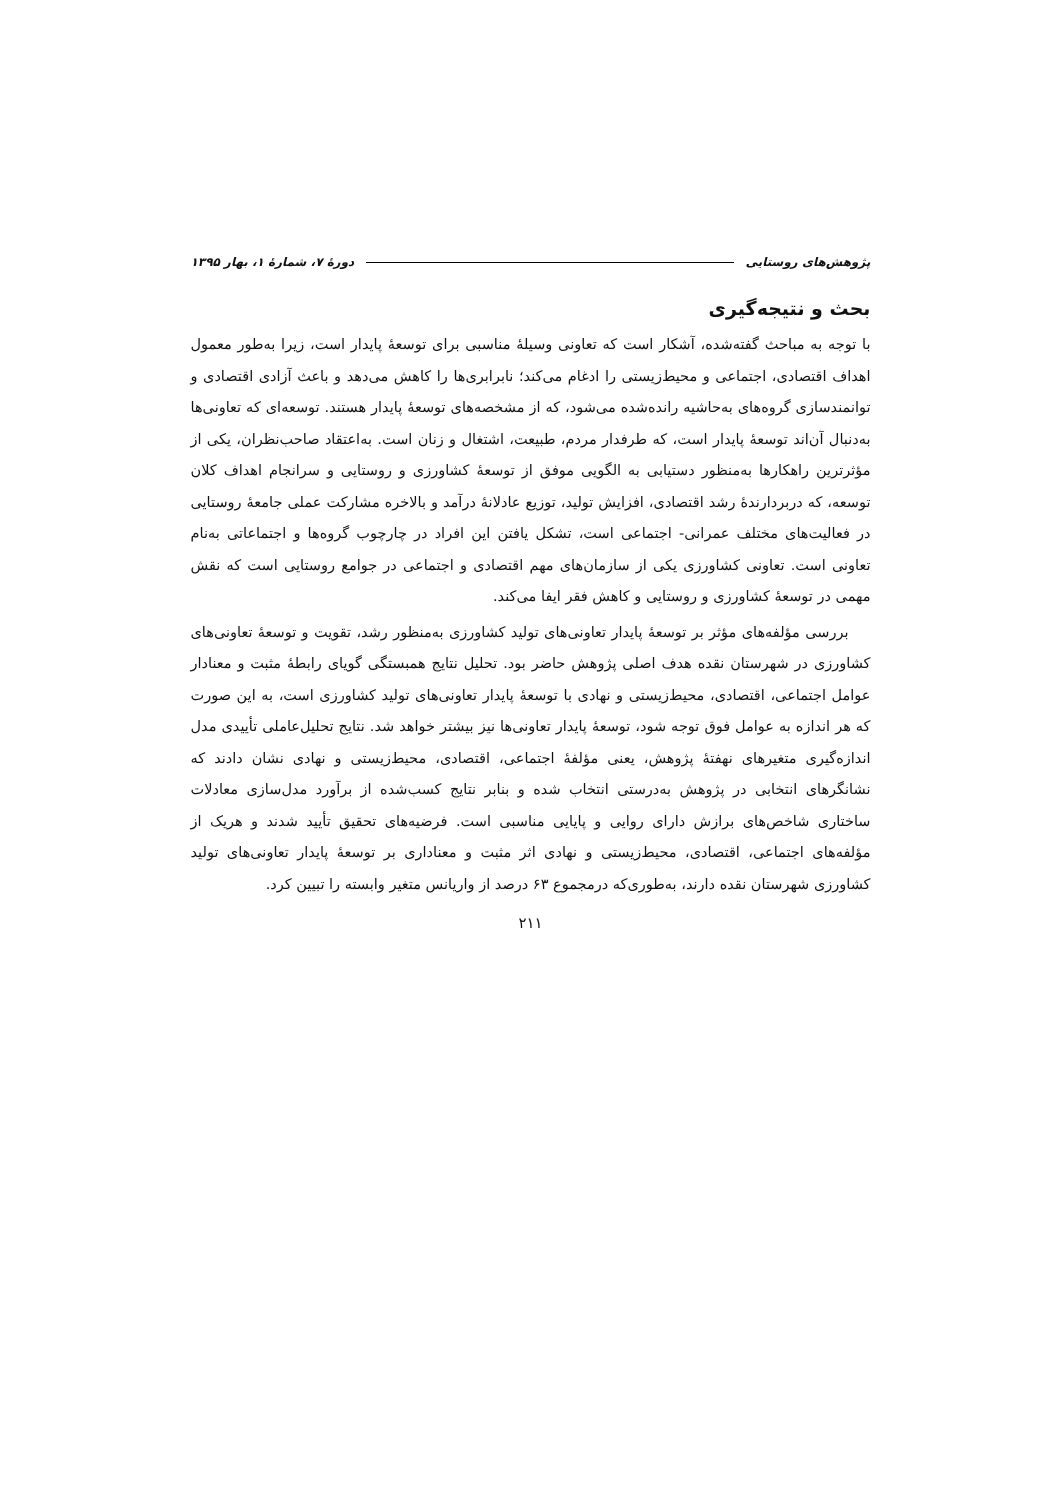پژوهش‌های روستایی دورهٔ ۷، شمارهٔ ۱، بهار ۱۳۹۵
بحث و نتیجه‌گیری
با توجه به مباحث گفته‌شده، آشکار است که تعاونی وسیلهٔ مناسبی برای توسعهٔ پایدار است، زیرا به‌طور معمول اهداف اقتصادی، اجتماعی و محیط‌زیستی را ادغام می‌کند؛ نابرابری‌ها را کاهش می‌دهد و باعث آزادی اقتصادی و توانمندسازی گروه‌های به‌حاشیه رانده‌شده می‌شود، که از مشخصه‌های توسعهٔ پایدار هستند. توسعه‌ای که تعاونی‌ها به‌دنبال آن‌اند توسعهٔ پایدار است، که طرفدار مردم، طبیعت، اشتغال و زنان است. به‌اعتقاد صاحب‌نظران، یکی از مؤثرترین راهکارها به‌منظور دستیابی به الگویی موفق از توسعهٔ کشاورزی و روستایی و سرانجام اهداف کلان توسعه، که دربردارندهٔ رشد اقتصادی، افزایش تولید، توزیع عادلانهٔ درآمد و بالاخره مشارکت عملی جامعهٔ روستایی در فعالیت‌های مختلف عمرانی- اجتماعی است، تشکل یافتن این افراد در چارچوب گروه‌ها و اجتماعاتی به‌نام تعاونی است. تعاونی کشاورزی یکی از سازمان‌های مهم اقتصادی و اجتماعی در جوامع روستایی است که نقش مهمی در توسعهٔ کشاورزی و روستایی و کاهش فقر ایفا می‌کند.
بررسی مؤلفه‌های مؤثر بر توسعهٔ پایدار تعاونی‌های تولید کشاورزی به‌منظور رشد، تقویت و توسعهٔ تعاونی‌های کشاورزی در شهرستان نقده هدف اصلی پژوهش حاضر بود. تحلیل نتایج همبستگی گویای رابطهٔ مثبت و معنادار عوامل اجتماعی، اقتصادی، محیط‌زیستی و نهادی با توسعهٔ پایدار تعاونی‌های تولید کشاورزی است، به این صورت که هر اندازه به عوامل فوق توجه شود، توسعهٔ پایدار تعاونی‌ها نیز بیشتر خواهد شد. نتایج تحلیل‌عاملی تأییدی مدل اندازه‌گیری متغیرهای نهفتهٔ پژوهش، یعنی مؤلفهٔ اجتماعی، اقتصادی، محیط‌زیستی و نهادی نشان دادند که نشانگرهای انتخابی در پژوهش به‌درستی انتخاب شده و بنابر نتایج کسب‌شده از برآورد مدل‌سازی معادلات ساختاری شاخص‌های برازش دارای روایی و پایایی مناسبی است. فرضیه‌های تحقیق تأیید شدند و هریک از مؤلفه‌های اجتماعی، اقتصادی، محیط‌زیستی و نهادی اثر مثبت و معناداری بر توسعهٔ پایدار تعاونی‌های تولید کشاورزی شهرستان نقده دارند، به‌طوری‌که درمجموع ۶۳ درصد از واریانس متغیر وابسته را تبیین کرد.
۲۱۱